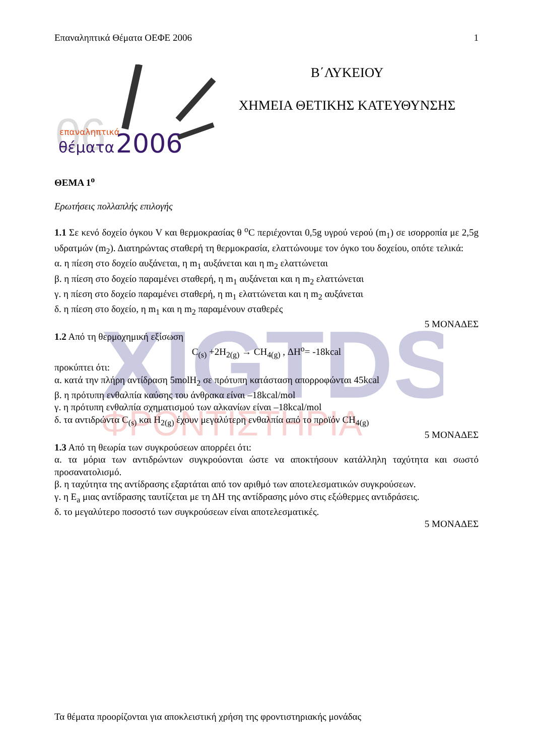Επαναληπτικά Θέματα ΟΕΦΕ 2006 1
06
επαναληπτικά
θέματα
2006
Β΄ΛΥΚΕΙΟΥ
ΧΗΜΕΙΑ ΘΕΤΙΚΗΣ ΚΑΤΕΥΘΥΝΣΗΣ
XIGTDS
ΦΡΟΝΤΙΣΤΗΡΙΑ
ΘΕΜΑ 1<sup>ο</sup>
Ερωτήσεις πολλαπλής επιλογής
1.1 Σε κενό δοχείο όγκου V και θερμοκρασίας θ <sup>ο</sup>C περιέχονται 0,5g υγρού νερού (m<sub>1</sub>) σε ισορροπία με 2,5g υδρατμών (m<sub>2</sub>). Διατηρώντας σταθερή τη θερμοκρασία, ελαττώνουμε τον όγκο του δοχείου, οπότε τελικά:
α. η πίεση στο δοχείο αυξάνεται, η m<sub>1</sub> αυξάνεται και η m<sub>2</sub> ελαττώνεται
β. η πίεση στο δοχείο παραμένει σταθερή, η m<sub>1</sub> αυξάνεται και η m<sub>2</sub> ελαττώνεται
γ. η πίεση στο δοχείο παραμένει σταθερή, η m<sub>1</sub> ελαττώνεται και η m<sub>2</sub> αυξάνεται
δ. η πίεση στο δοχείο, η m<sub>1</sub> και η m<sub>2</sub> παραμένουν σταθερές
5 ΜΟΝΑΔΕΣ
1.2 Από τη θερμοχημική εξίσωση
C<sub>(s)</sub> +2H<sub>2(g)</sub> → CH<sub>4(g)</sub> , ΔH<sup>o</sup>= -18kcal
προκύπτει ότι:
α. κατά την πλήρη αντίδραση 5molH<sub>2</sub> σε πρότυπη κατάσταση απορροφώνται 45kcal
β. η πρότυπη ενθαλπία καύσης του άνθρακα είναι –18kcal/mol
γ. η πρότυπη ενθαλπία σχηματισμού των αλκανίων είναι –18kcal/mol
δ. τα αντιδρώντα C<sub>(s)</sub> και H<sub>2(g)</sub> έχουν μεγαλύτερη ενθαλπία από το προϊόν CH<sub>4(g)</sub>
5 ΜΟΝΑΔΕΣ
1.3 Από τη θεωρία των συγκρούσεων απορρέει ότι:
α. τα μόρια των αντιδρώντων συγκρούονται ώστε να αποκτήσουν κατάλληλη ταχύτητα και σωστό προσανατολισμό.
β. η ταχύτητα της αντίδρασης εξαρτάται από τον αριθμό των αποτελεσματικών συγκρούσεων.
γ. η E<sub>a</sub> μιας αντίδρασης ταυτίζεται με τη ΔH της αντίδρασης μόνο στις εξώθερμες αντιδράσεις.
δ. το μεγαλύτερο ποσοστό των συγκρούσεων είναι αποτελεσματικές.
5 ΜΟΝΑΔΕΣ
Τα θέματα προορίζονται για αποκλειστική χρήση της φροντιστηριακής μονάδας